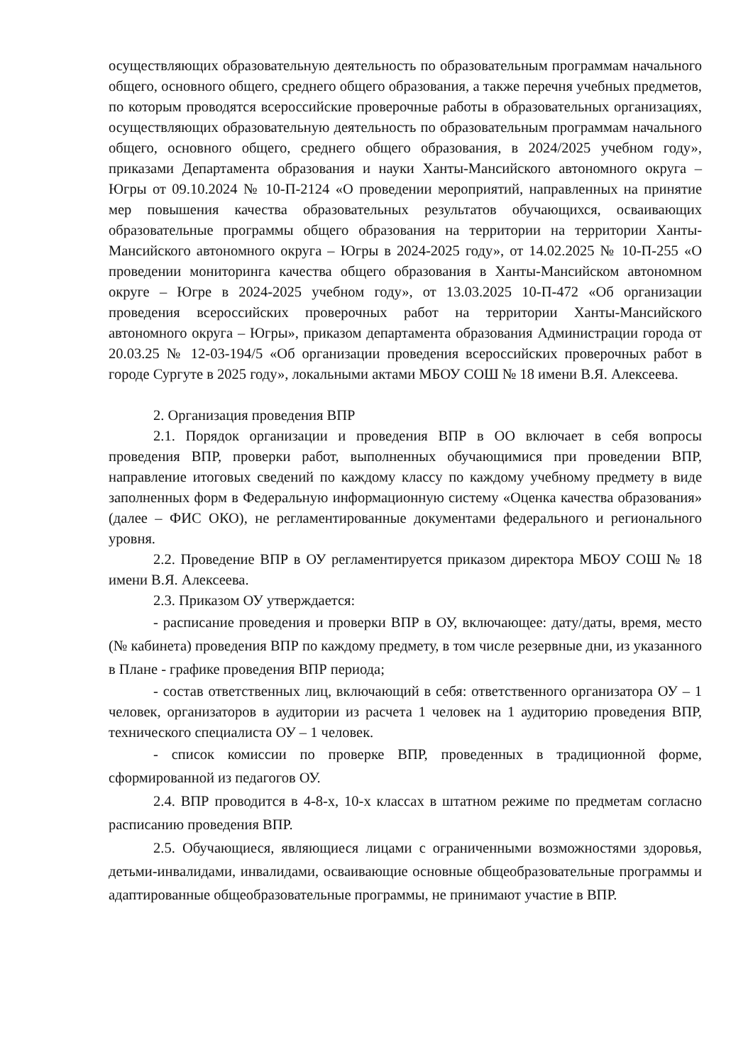осуществляющих образовательную деятельность по образовательным программам начального общего, основного общего, среднего общего образования, а также перечня учебных предметов, по которым проводятся всероссийские проверочные работы в образовательных организациях, осуществляющих образовательную деятельность по образовательным программам начального общего, основного общего, среднего общего образования, в 2024/2025 учебном году», приказами Департамента образования и науки Ханты-Мансийского автономного округа – Югры от 09.10.2024 № 10-П-2124 «О проведении мероприятий, направленных на принятие мер повышения качества образовательных результатов обучающихся, осваивающих образовательные программы общего образования на территории на территории Ханты-Мансийского автономного округа – Югры в 2024-2025 году», от 14.02.2025 № 10-П-255 «О проведении мониторинга качества общего образования в Ханты-Мансийском автономном округе – Югре в 2024-2025 учебном году», от 13.03.2025 10-П-472 «Об организации проведения всероссийских проверочных работ на территории Ханты-Мансийского автономного округа – Югры», приказом департамента образования Администрации города от 20.03.25 № 12-03-194/5 «Об организации проведения всероссийских проверочных работ в городе Сургуте в 2025 году», локальными актами МБОУ СОШ № 18 имени В.Я. Алексеева.
2. Организация проведения ВПР
2.1. Порядок организации и проведения ВПР в ОО включает в себя вопросы проведения ВПР, проверки работ, выполненных обучающимися при проведении ВПР, направление итоговых сведений по каждому классу по каждому учебному предмету в виде заполненных форм в Федеральную информационную систему «Оценка качества образования» (далее – ФИС ОКО), не регламентированные документами федерального и регионального уровня.
2.2. Проведение ВПР в ОУ регламентируется приказом директора МБОУ СОШ № 18 имени В.Я. Алексеева.
2.3. Приказом ОУ утверждается:
- расписание проведения и проверки ВПР в ОУ, включающее: дату/даты, время, место (№ кабинета) проведения ВПР по каждому предмету, в том числе резервные дни, из указанного в Плане - графике проведения ВПР периода;
- состав ответственных лиц, включающий в себя: ответственного организатора ОУ – 1 человек, организаторов в аудитории из расчета 1 человек на 1 аудиторию проведения ВПР, технического специалиста ОУ – 1 человек.
- список комиссии по проверке ВПР, проведенных в традиционной форме, сформированной из педагогов ОУ.
2.4. ВПР проводится в 4-8-х, 10-х классах в штатном режиме по предметам согласно расписанию проведения ВПР.
2.5. Обучающиеся, являющиеся лицами с ограниченными возможностями здоровья, детьми-инвалидами, инвалидами, осваивающие основные общеобразовательные программы и адаптированные общеобразовательные программы, не принимают участие в ВПР.